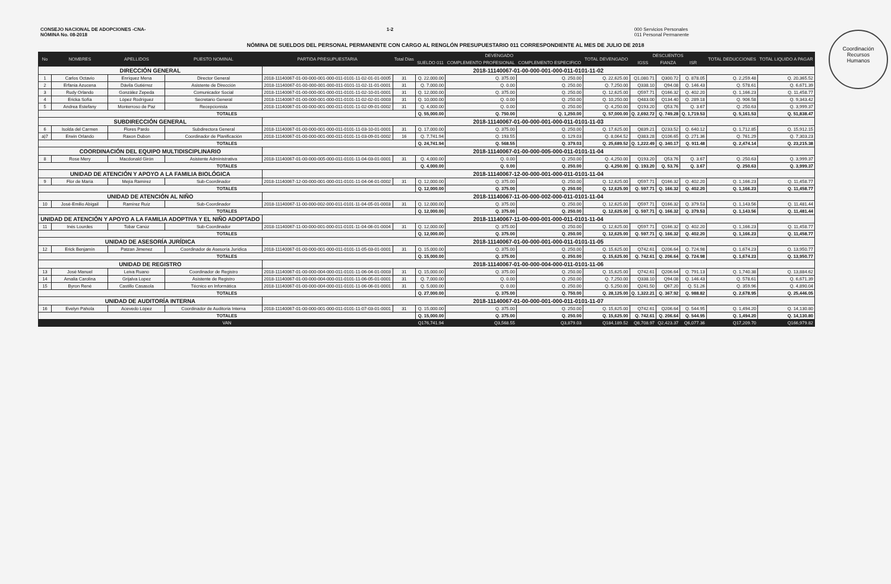Coordinación
Recursos
Humanos
CONSEJO NACIONAL DE ADOPCIONES -CNA-
NÓMINA No. 08-2018
1-2 000 Servicios Personales
011 Personal Permanente
NÓMINA DE SUELDOS DEL PERSONAL PERMANENTE CON CARGO AL RENGLÓN PRESUPUESTARIO 011 CORRESPONDIENTE AL MES DE JULIO DE 2018
| No | NOMBRES | APELLIDOS | PUESTO NOMINAL | PARTIDA PRESUPUESTARIA | Total Dias | DEVENGADO | | | TOTAL DEVENGADO | DESCUENTOS | | | TOTAL DEDUCCIONES | TOTAL LIQUIDO A PAGAR |
| --- | --- | --- | --- | --- | --- | --- | --- | --- | --- | --- | --- | --- | --- | --- |
| | | | | | | SUELDO 011 | COMPLEMENTO PROFESIONAL | COMPLEMENTO ESPECIFICO | | IGSS | FIANZA | ISR | | |
| DIRECCIÓN GENERAL | | | | 2018-11140067-01-00-000-001-000-011-0101-11-02 | | | | | | | | | | |
| 1 | Carlos Octavio | Enríquez Mena | Director General | 2018-11140067-01-00-000-001-000-011-0101-11-02-01-01-0005 | 31 | Q. 22,000.00 | Q. 375.00 | Q. 250.00 | Q. 22,625.00 | Q1,080.71 | Q300.72 | Q. 878.05 | Q. 2,259.48 | Q. 20,365.52 |
| 2 | Erfania Azucena | Dávila Gutiérrez | Asistente de Dirección | 2018-11140067-01-00-000-001-000-011-0101-11-02-11-01-0001 | 31 | Q. 7,000.00 | Q. 0.00 | Q. 250.00 | Q. 7,250.00 | Q338.10 | Q94.08 | Q. 146.43 | Q. 578.61 | Q. 6,671.39 |
| 3 | Rudy Orlando | González Zepeda | Comunicador Social | 2018-11140067-01-00-000-001-000-011-0101-11-02-10-01-0001 | 31 | Q. 12,000.00 | Q. 375.00 | Q. 250.00 | Q. 12,625.00 | Q597.71 | Q166.32 | Q. 402.20 | Q. 1,166.23 | Q. 11,458.77 |
| 4 | Ericka Sofía | López Rodríguez | Secretario General | 2018-11140067-01-00-000-001-000-011-0101-11-02-02-01-0003 | 31 | Q. 10,000.00 | Q. 0.00 | Q. 250.00 | Q. 10,250.00 | Q483.00 | Q134.40 | Q. 289.18 | Q. 906.58 | Q. 9,343.42 |
| 5 | Andrea Estefany | Monterroso de Paz | Recepcionista | 2018-11140067-01-00-000-001-000-011-0101-11-02-09-01-0002 | 31 | Q. 4,000.00 | Q. 0.00 | Q. 250.00 | Q. 4,250.00 | Q193.20 | Q53.76 | Q. 3.67 | Q. 250.63 | Q. 3,999.37 |
| TOTALES | | | | | | Q. 55,000.00 | Q. 750.00 | Q. 1,250.00 | Q. 57,000.00 | Q. 2,692.72 | Q. 749.28 | Q. 1,719.53 | Q. 5,161.53 | Q. 51,838.47 |
| SUBDIRECCIÓN GENERAL | | | | 2018-11140067-01-00-000-001-000-011-0101-11-03 | | | | | | | | | | |
| 6 | Isolda del Carmen | Flores Pardo | Subdirectora General | 2018-11140067-01-00-000-001-000-011-0101-11-03-10-01-0001 | 31 | Q. 17,000.00 | Q. 375.00 | Q. 250.00 | Q. 17,625.00 | Q839.21 | Q233.52 | Q. 640.12 | Q. 1,712.85 | Q. 15,912.15 |
| a)7 | Erwin Orlando | Raxon Dubon | Coordinador de Planificación | 2018-11140067-01-00-000-001-000-011-0101-11-03-09-01-0002 | 16 | Q. 7,741.94 | Q. 193.55 | Q. 129.03 | Q. 8,064.52 | Q383.28 | Q106.65 | Q. 271.36 | Q. 761.29 | Q. 7,303.23 |
| TOTALES | | | | | | Q. 24,741.94 | Q. 568.55 | Q. 379.03 | Q. 25,689.52 | Q. 1,222.49 | Q. 340.17 | Q. 911.48 | Q. 2,474.14 | Q. 23,215.38 |
| COORDINACIÓN DEL EQUIPO MULTIDISCIPLINARIO | | | | 2018-11140067-01-00-000-005-000-011-0101-11-04 | | | | | | | | | | |
| 8 | Rose Mery | Macdonald Girón | Asistente Administrativa | 2018-11140067-01-00-000-005-000-011-0101-11-04-03-01-0001 | 31 | Q. 4,000.00 | Q. 0.00 | Q. 250.00 | Q. 4,250.00 | Q193.20 | Q53.76 | Q. 3.67 | Q. 250.63 | Q. 3,999.37 |
| TOTALES | | | | | | Q. 4,000.00 | Q. 0.00 | Q. 250.00 | Q. 4,250.00 | Q. 193.20 | Q. 53.76 | Q. 3.67 | Q. 250.63 | Q. 3,999.37 |
| UNIDAD DE ATENCIÓN Y APOYO A LA FAMILIA BIOLÓGICA | | | | 2018-11140067-12-00-000-001-000-011-0101-11-04 | | | | | | | | | | |
| 9 | Flor de María | Mejía Ramírez | Sub-Coordinador | 2018-11140067-12-00-000-001-000-011-0101-11-04-04-01-0002 | 31 | Q. 12,000.00 | Q. 375.00 | Q. 250.00 | Q. 12,625.00 | Q597.71 | Q166.32 | Q. 402.20 | Q. 1,166.23 | Q. 11,458.77 |
| TOTALES | | | | | | Q. 12,000.00 | Q. 375.00 | Q. 250.00 | Q. 12,625.00 | Q. 597.71 | Q. 166.32 | Q. 402.20 | Q. 1,166.23 | Q. 11,458.77 |
| UNIDAD DE ATENCIÓN AL NIÑO | | | | 2018-11140067-11-00-000-002-000-011-0101-11-04 | | | | | | | | | | |
| 10 | José-Emilio Abigail | Ramírez Ruíz | Sub-Coordinador | 2018-11140067-11-00-000-002-000-011-0101-11-04-05-01-0003 | 31 | Q. 12,000.00 | Q. 375.00 | Q. 250.00 | Q. 12,625.00 | Q597.71 | Q166.32 | Q. 379.53 | Q. 1,143.56 | Q. 11,481.44 |
| TOTALES | | | | | | Q. 12,000.00 | Q. 375.00 | Q. 250.00 | Q. 12,625.00 | Q. 597.71 | Q. 166.32 | Q. 379.53 | Q. 1,143.56 | Q. 11,481.44 |
| UNIDAD DE ATENCIÓN Y APOYO A LA FAMILIA ADOPTIVA Y EL NIÑO ADOPTADO | | | | 2018-11140067-11-00-000-001-000-011-0101-11-04 | | | | | | | | | | |
| 11 | Inés Lourdes | Tobar Canúz | Sub-Coordinador | 2018-11140067-11-00-000-001-000-011-0101-11-04-06-01-0004 | 31 | Q. 12,000.00 | Q. 375.00 | Q. 250.00 | Q. 12,625.00 | Q597.71 | Q166.32 | Q. 402.20 | Q. 1,166.23 | Q. 11,458.77 |
| TOTALES | | | | | | Q. 12,000.00 | Q. 375.00 | Q. 250.00 | Q. 12,625.00 | Q. 597.71 | Q. 166.32 | Q. 402.20 | Q. 1,166.23 | Q. 11,458.77 |
| UNIDAD DE ASESORÍA JURÍDICA | | | | 2018-11140067-01-00-000-001-000-011-0101-11-05 | | | | | | | | | | |
| 12 | Erick Benjamín | Patzan Jimenez | Coordinador de Asesoría Jurídica | 2018-11140067-01-00-000-001-000-011-0101-11-05-03-01-0001 | 31 | Q. 15,000.00 | Q. 375.00 | Q. 250.00 | Q. 15,625.00 | Q742.61 | Q206.64 | Q. 724.98 | Q. 1,674.23 | Q. 13,950.77 |
| TOTALES | | | | | | Q. 15,000.00 | Q. 375.00 | Q. 250.00 | Q. 15,625.00 | Q. 742.61 | Q. 206.64 | Q. 724.98 | Q. 1,674.23 | Q. 13,950.77 |
| UNIDAD DE REGISTRO | | | | 2018-11140067-01-00-000-004-000-011-0101-11-06 | | | | | | | | | | |
| 13 | José Manuel | Leiva Ruano | Coordinador de Registro | 2018-11140067-01-00-000-004-000-011-0101-11-06-04-01-0003 | 31 | Q. 15,000.00 | Q. 375.00 | Q. 250.00 | Q. 15,625.00 | Q742.61 | Q206.64 | Q. 791.13 | Q. 1,740.38 | Q. 13,884.62 |
| 14 | Amalia Carolina | Grijalva Lopez | Asistente de Registro | 2018-11140067-01-00-000-004-000-011-0101-11-06-05-01-0001 | 31 | Q. 7,000.00 | Q. 0.00 | Q. 250.00 | Q. 7,250.00 | Q338.10 | Q94.08 | Q. 146.43 | Q. 578.61 | Q. 6,671.39 |
| 15 | Byron René | Castillo Casasola | Técnico en Informática | 2018-11140067-01-00-000-004-000-011-0101-11-06-06-01-0001 | 31 | Q. 5,000.00 | Q. 0.00 | Q. 250.00 | Q. 5,250.00 | Q241.50 | Q67.20 | Q. 51.26 | Q. 359.96 | Q. 4,890.04 |
| TOTALES | | | | | | Q. 27,000.00 | Q. 375.00 | Q. 750.00 | Q. 28,125.00 | Q. 1,322.21 | Q. 367.92 | Q. 988.82 | Q. 2,678.95 | Q. 25,446.05 |
| UNIDAD DE AUDITORÍA INTERNA | | | | 2018-11140067-01-00-000-001-000-011-0101-11-07 | | | | | | | | | | |
| 16 | Evelyn Pahola | Acevedo López | Coordinador de Auditoria Interna | 2018-11140067-01-00-000-001-000-011-0101-11-07-03-01-0001 | 31 | Q. 15,000.00 | Q. 375.00 | Q. 250.00 | Q. 15,625.00 | Q742.61 | Q206.64 | Q. 544.95 | Q. 1,494.20 | Q. 14,130.80 |
| TOTALES | | | | | | Q. 15,000.00 | Q. 375.00 | Q. 250.00 | Q. 15,625.00 | Q. 742.61 | Q. 206.64 | Q. 544.95 | Q. 1,494.20 | Q. 14,130.80 |
| VAN | | | | | | Q176,741.94 | Q3,568.55 | Q3,879.03 | Q184,189.52 | Q8,708.97 | Q2,423.37 | Q6,077.36 | Q17,209.70 | Q166,979.82 |